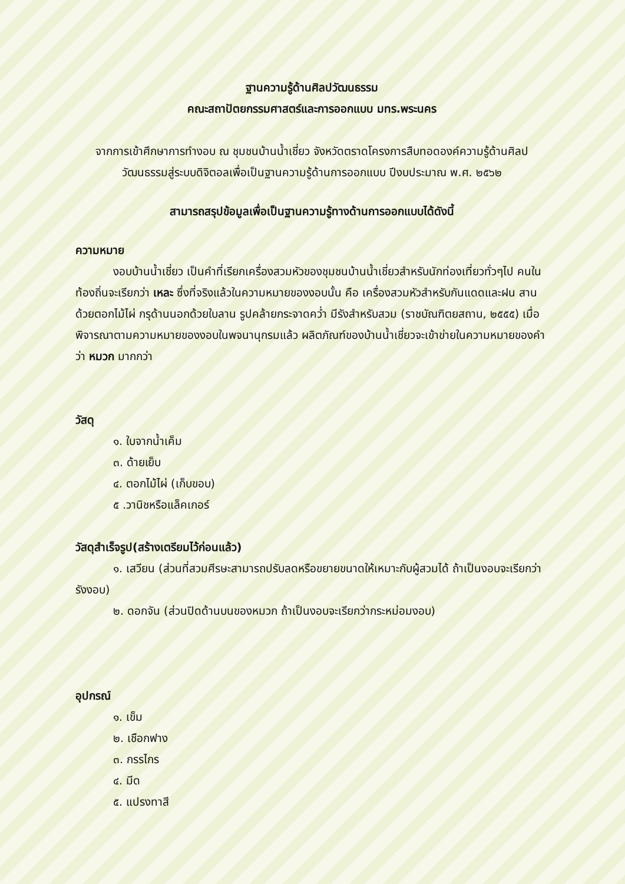ฐานความรู้ด้านศิลปวัฒนธรรม
คณะสถาปัตยกรรมศาสตร์และการออกแบบ มทร.พระนคร
จากการเข้าศึกษาการทำงอบ ณ ชุมชนบ้านน้ำเชี่ยว จังหวัดตราดโครงการสืบทอดองค์ความรู้ด้านศิลปวัฒนธรรมสู่ระบบดิจิตอลเพื่อเป็นฐานความรู้ด้านการออกแบบ ปีงบประมาณ พ.ศ. ๒๕๖๒
สามารถสรุปข้อมูลเพื่อเป็นฐานความรู้ทางด้านการออกแบบได้ดังนี้
ความหมาย
งอบบ้านน้ำเชี่ยว เป็นคำที่เรียกเครื่องสวมหัวของชุมชนบ้านน้ำเชี่ยวสำหรับนักท่องเที่ยวทั่วๆไป คนในท้องถิ่นจะเรียกว่า เหละ ซึ่งที่จริงแล้วในความหมายของงอบนั้น คือ เครื่องสวมหัวสำหรับกันแดดและฝน สานด้วยตอกไม้ไผ่ กรุด้านนอกด้วยใบลาน รูปคล้ายกระจาดคว่ำ มีรังสำหรับสวม (ราชบัณฑิตยสถาน, ๒๕๕๕) เมื่อพิจารณาตามความหมายของงอบในพจนานุกรมแล้ว ผลิตภัณฑ์ของบ้านน้ำเชี่ยวจะเข้าข่ายในความหมายของคำว่า หมวก มากกว่า
วัสดุ
๑. ใบจากน้ำเค็ม
๓. ด้ายเย็บ
๔. ตอกไม้ไผ่ (เก็บขอบ)
๕ .วานิชหรือแล็คเกอร์
วัสดุสำเร็จรูป(สร้างเตรียมไว้ก่อนแล้ว)
๑. เสวียน (ส่วนที่สวมศีรษะสามารถปรับลดหรือขยายขนาดให้เหมาะกับผู้สวมได้ ถ้าเป็นงอบจะเรียกว่ารังงอบ)
๒. ดอกจัน (ส่วนปิดด้านบนของหมวก ถ้าเป็นงอบจะเรียกว่ากระหม่อมงอบ)
อุปกรณ์
๑. เข็ม
๒. เชือกฟาง
๓. กรรไกร
๔. มีด
๕. แปรงทาสี